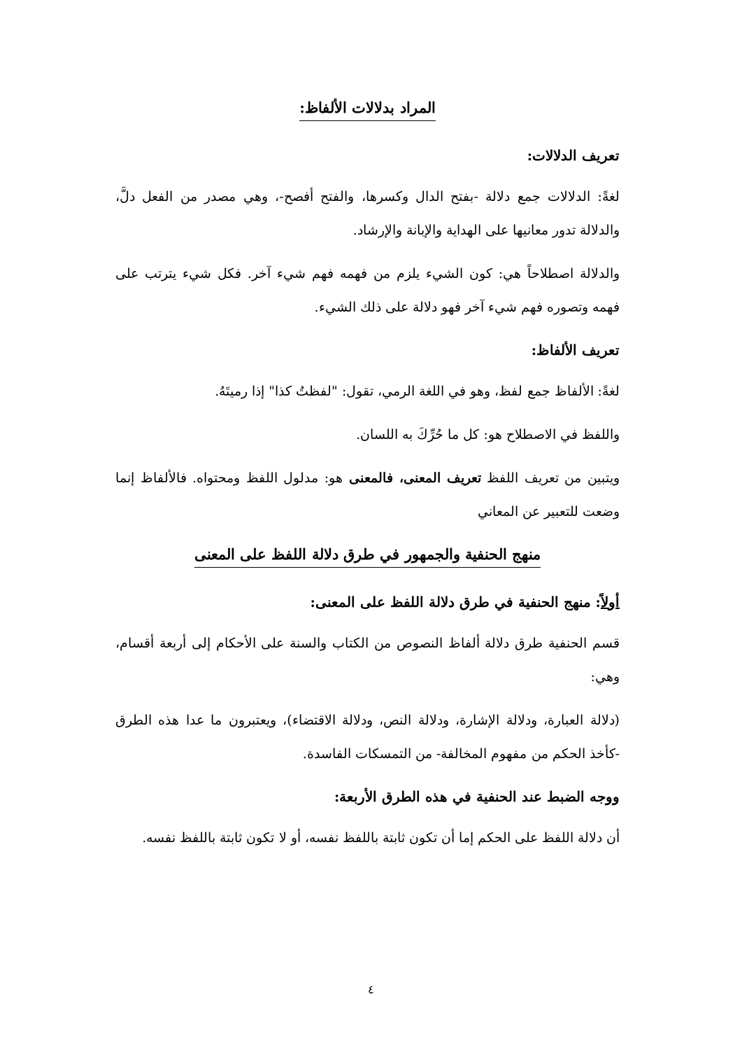المراد بدلالات الألفاظ:
تعريف الدلالات:
لغةً: الدلالات جمع دلالة -بفتح الدال وكسرها، والفتح أفصح-، وهي مصدر من الفعل دلَّ، والدلالة تدور معانيها على الهداية والإبانة والإرشاد.
والدلالة اصطلاحاً هي: كون الشيء يلزم من فهمه فهم شيء آخر. فكل شيء يترتب على فهمه وتصوره فهم شيء آخر فهو دلالة على ذلك الشيء.
تعريف الألفاظ:
لغةً: الألفاظ جمع لفظ، وهو في اللغة الرمي، تقول: "لفظتُ كذا" إذا رميتَهُ.
واللفظ في الاصطلاح هو: كل ما حُرِّكَ به اللسان.
ويتبين من تعريف اللفظ تعريف المعنى، فالمعنى هو: مدلول اللفظ ومحتواه. فالألفاظ إنما وضعت للتعبير عن المعاني
منهج الحنفية والجمهور في طرق دلالة اللفظ على المعنى
أولاً: منهج الحنفية في طرق دلالة اللفظ على المعنى:
قسم الحنفية طرق دلالة ألفاظ النصوص من الكتاب والسنة على الأحكام إلى أربعة أقسام، وهي:
(دلالة العبارة، ودلالة الإشارة، ودلالة النص، ودلالة الاقتضاء)، ويعتبرون ما عدا هذه الطرق -كأخذ الحكم من مفهوم المخالفة- من التمسكات الفاسدة.
ووجه الضبط عند الحنفية في هذه الطرق الأربعة:
أن دلالة اللفظ على الحكم إما أن تكون ثابتة باللفظ نفسه، أو لا تكون ثابتة باللفظ نفسه.
٤